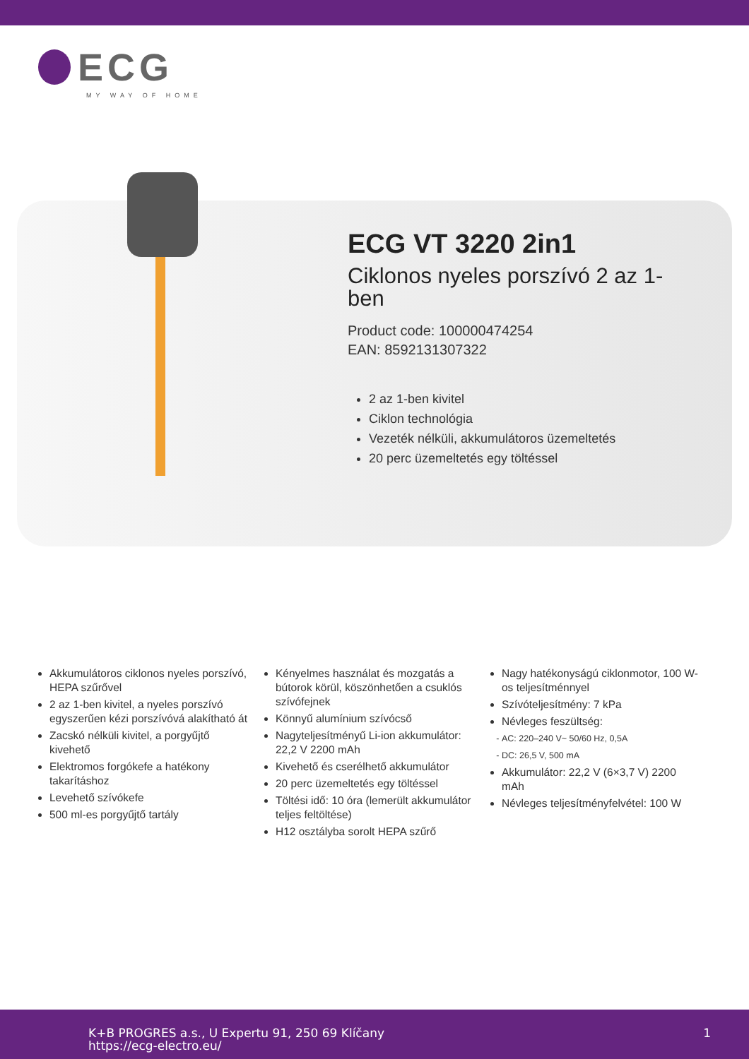ECG
MY WAY OF HOME
ECG VT 3220 2in1
Ciklonos nyeles porszívó 2 az 1-ben
Product code: 100000474254
EAN: 8592131307322
2 az 1-ben kivitel
Ciklon technológia
Vezeték nélküli, akkumulátoros üzemeltetés
20 perc üzemeltetés egy töltéssel
Akkumulátoros ciklonos nyeles porszívó, HEPA szűrővel
2 az 1-ben kivitel, a nyeles porszívó egyszerűen kézi porszívóvá alakítható át
Zacskó nélküli kivitel, a porgyűjtő kivehető
Elektromos forgókefe a hatékony takarításhoz
Levehető szívókefe
500 ml-es porgyűjtő tartály
Kényelmes használat és mozgatás a bútorok körül, köszönhetően a csuklós szívófejnek
Könnyű alumínium szívócső
Nagyteljesítményű Li-ion akkumulátor: 22,2 V 2200 mAh
Kivehető és cserélhető akkumulátor
20 perc üzemeltetés egy töltéssel
Töltési idő: 10 óra (lemerült akkumulátor teljes feltöltése)
H12 osztályba sorolt HEPA szűrő
Nagy hatékonyságú ciklonmotor, 100 W-os teljesítménnyel
Szívóteljesítmény: 7 kPa
Névleges feszültség:
AC: 220–240 V~ 50/60 Hz, 0,5A
DC: 26,5 V, 500 mA
Akkumulátor: 22,2 V (6×3,7 V) 2200 mAh
Névleges teljesítményfelvétel: 100 W
K+B PROGRES a.s., U Expertu 91, 250 69 Klíčany
https://ecg-electro.eu/
1